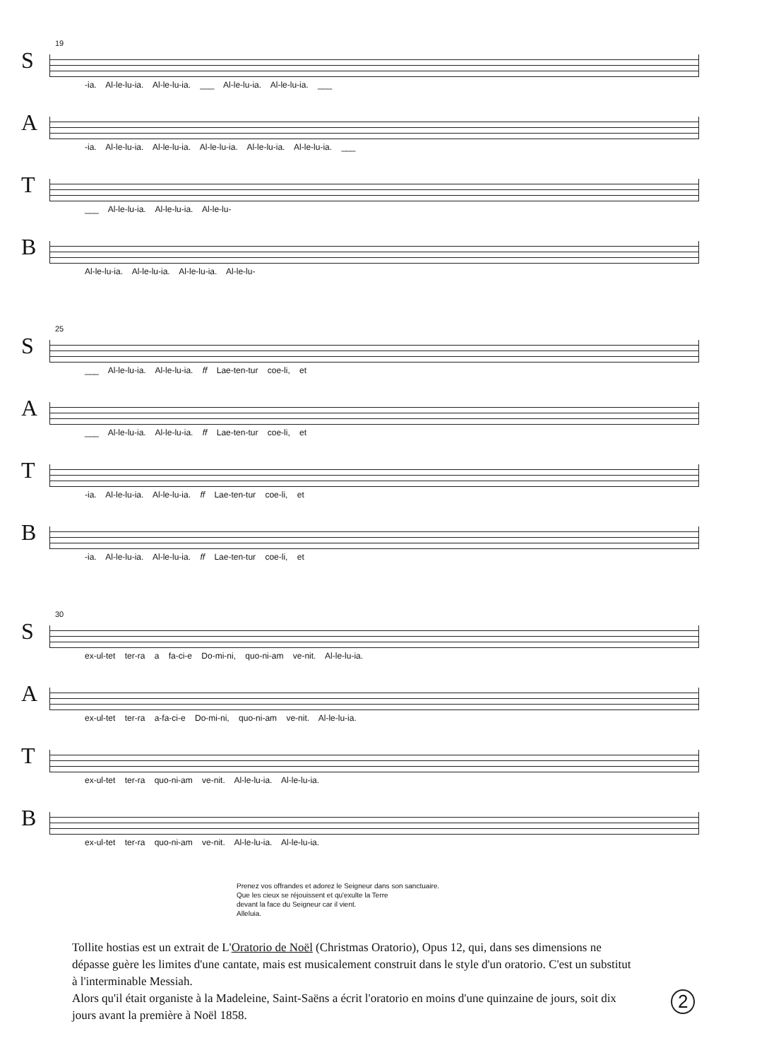19
S
-ia. Al-le-lu-ia. Al-le-lu-ia. ___ Al-le-lu-ia. Al-le-lu-ia. ___
A
-ia. Al-le-lu-ia. Al-le-lu-ia. Al-le-lu-ia. Al-le-lu-ia. Al-le-lu-ia. ___
T
___ Al-le-lu-ia. Al-le-lu-ia. Al-le-lu-
B
Al-le-lu-ia. Al-le-lu-ia. Al-le-lu-ia. Al-le-lu-
25
S
___ Al-le-lu-ia. Al-le-lu-ia. ff Lae-ten-tur coe-li, et
A
___ Al-le-lu-ia. Al-le-lu-ia. ff Lae-ten-tur coe-li, et
T
-ia. Al-le-lu-ia. Al-le-lu-ia. ff Lae-ten-tur coe-li, et
B
-ia. Al-le-lu-ia. Al-le-lu-ia. ff Lae-ten-tur coe-li, et
30
S
ex-ul-tet ter-ra a fa-ci-e Do-mi-ni, quo-ni-am ve-nit. Al-le-lu-ia.
A
ex-ul-tet ter-ra a-fa-ci-e Do-mi-ni, quo-ni-am ve-nit. Al-le-lu-ia.
T
ex-ul-tet ter-ra quo-ni-am ve-nit. Al-le-lu-ia. Al-le-lu-ia.
B
ex-ul-tet ter-ra quo-ni-am ve-nit. Al-le-lu-ia. Al-le-lu-ia.
Prenez vos offrandes et adorez le Seigneur dans son sanctuaire.
Que les cieux se réjouissent et qu'exulte la Terre
devant la face du Seigneur car il vient.
Alleluia.
Tollite hostias est un extrait de L'Oratorio de Noël (Christmas Oratorio), Opus 12, qui, dans ses dimensions ne dépasse guère les limites d'une cantate, mais est musicalement construit dans le style d'un oratorio. C'est un substitut à l'interminable Messiah.
Alors qu'il était organiste à la Madeleine, Saint-Saëns a écrit l'oratorio en moins d'une quinzaine de jours, soit dix jours avant la première à Noël 1858.
2